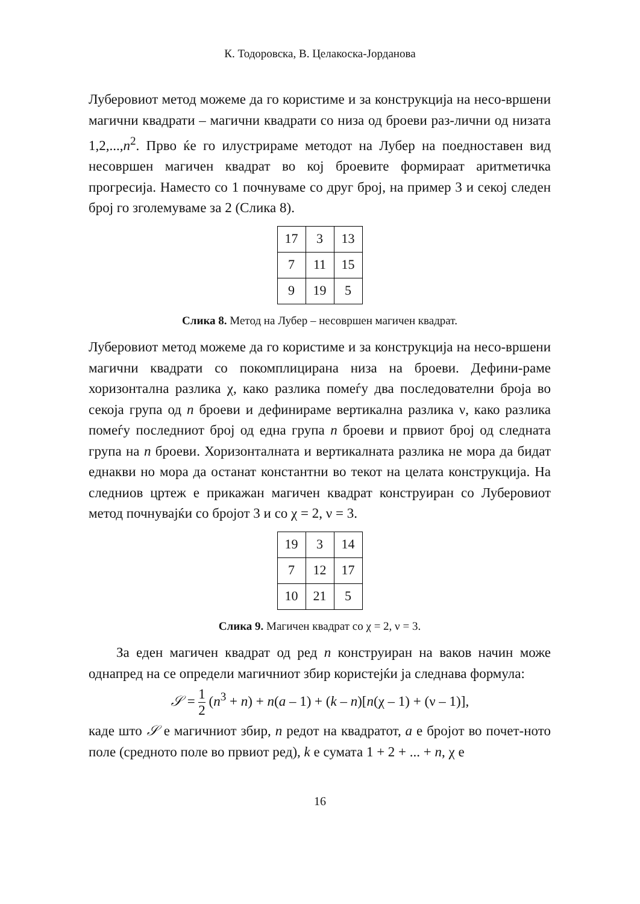К. Тодоровска, В. Целакоска-Јорданова
Луберовиот метод можеме да го користиме и за конструкција на несо-вршени магични квадрати – магични квадрати со низа од броеви раз-лични од низата 1,2,...,n<sup>2</sup>. Прво ќе го илустрираме методот на Лубер на поедноставен вид несовршен магичен квадрат во кој броевите формираат аритметичка прогресија. Наместо со 1 почнуваме со друг број, на пример 3 и секој следен број го зголемуваме за 2 (Слика 8).
| 17 | 3 | 13 |
| 7 | 11 | 15 |
| 9 | 19 | 5 |
Слика 8. Метод на Лубер – несовршен магичен квадрат.
Луберовиот метод можеме да го користиме и за конструкција на несо-вршени магични квадрати со покомплицирана низа на броеви. Дефини-раме хоризонтална разлика χ, како разлика помеѓу два последователни броја во секоја група од n броеви и дефинираме вертикална разлика ν, како разлика помеѓу последниот број од една група n броеви и првиот број од следната група на n броеви. Хоризонталната и вертикалната разлика не мора да бидат еднакви но мора да останат константни во текот на целата конструкција. На следниов цртеж е прикажан магичен квадрат конструиран со Луберовиот метод почнувајќи со бројот 3 и со χ = 2, ν = 3.
| 19 | 3 | 14 |
| 7 | 12 | 17 |
| 10 | 21 | 5 |
Слика 9. Магичен квадрат со χ = 2, ν = 3.
  За еден магичен квадрат од ред n конструиран на ваков начин може однапред на се определи магичниот збир користејќи ја следнава формула:
𝒮 = 1 2 (n<sup>3</sup> + n) + n(a – 1) + (k – n)[n(χ – 1) + (ν – 1)],
каде што 𝒮 е магичниот збир, n редот на квадратот, a е бројот во почет-ното поле (средното поле во првиот ред), k е сумата 1 + 2 + ... + n, χ е
16